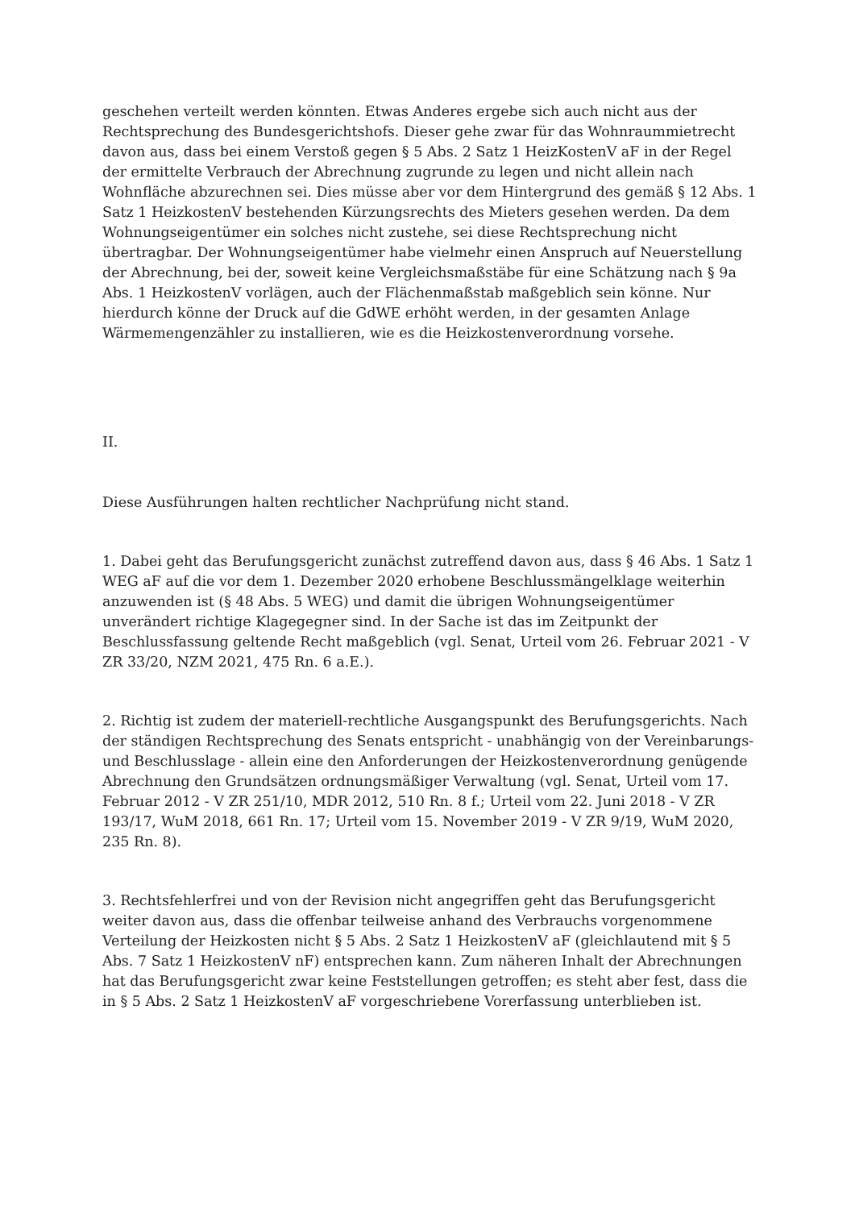geschehen verteilt werden könnten. Etwas Anderes ergebe sich auch nicht aus der Rechtsprechung des Bundesgerichtshofs. Dieser gehe zwar für das Wohnraummietrecht davon aus, dass bei einem Verstoß gegen § 5 Abs. 2 Satz 1 HeizKostenV aF in der Regel der ermittelte Verbrauch der Abrechnung zugrunde zu legen und nicht allein nach Wohnfläche abzurechnen sei. Dies müsse aber vor dem Hintergrund des gemäß § 12 Abs. 1 Satz 1 HeizkostenV bestehenden Kürzungsrechts des Mieters gesehen werden. Da dem Wohnungseigentümer ein solches nicht zustehe, sei diese Rechtsprechung nicht übertragbar. Der Wohnungseigentümer habe vielmehr einen Anspruch auf Neuerstellung der Abrechnung, bei der, soweit keine Vergleichsmaßstäbe für eine Schätzung nach § 9a Abs. 1 HeizkostenV vorlägen, auch der Flächenmaßstab maßgeblich sein könne. Nur hierdurch könne der Druck auf die GdWE erhöht werden, in der gesamten Anlage Wärmemengenzähler zu installieren, wie es die Heizkostenverordnung vorsehe.
II.
Diese Ausführungen halten rechtlicher Nachprüfung nicht stand.
1. Dabei geht das Berufungsgericht zunächst zutreffend davon aus, dass § 46 Abs. 1 Satz 1 WEG aF auf die vor dem 1. Dezember 2020 erhobene Beschlussmängelklage weiterhin anzuwenden ist (§ 48 Abs. 5 WEG) und damit die übrigen Wohnungseigentümer unverändert richtige Klagegegner sind. In der Sache ist das im Zeitpunkt der Beschlussfassung geltende Recht maßgeblich (vgl. Senat, Urteil vom 26. Februar 2021 - V ZR 33/20, NZM 2021, 475 Rn. 6 a.E.).
2. Richtig ist zudem der materiell-rechtliche Ausgangspunkt des Berufungsgerichts. Nach der ständigen Rechtsprechung des Senats entspricht - unabhängig von der Vereinbarungs- und Beschlusslage - allein eine den Anforderungen der Heizkostenverordnung genügende Abrechnung den Grundsätzen ordnungsmäßiger Verwaltung (vgl. Senat, Urteil vom 17. Februar 2012 - V ZR 251/10, MDR 2012, 510 Rn. 8 f.; Urteil vom 22. Juni 2018 - V ZR 193/17, WuM 2018, 661 Rn. 17; Urteil vom 15. November 2019 - V ZR 9/19, WuM 2020, 235 Rn. 8).
3. Rechtsfehlerfrei und von der Revision nicht angegriffen geht das Berufungsgericht weiter davon aus, dass die offenbar teilweise anhand des Verbrauchs vorgenommene Verteilung der Heizkosten nicht § 5 Abs. 2 Satz 1 HeizkostenV aF (gleichlautend mit § 5 Abs. 7 Satz 1 HeizkostenV nF) entsprechen kann. Zum näheren Inhalt der Abrechnungen hat das Berufungsgericht zwar keine Feststellungen getroffen; es steht aber fest, dass die in § 5 Abs. 2 Satz 1 HeizkostenV aF vorgeschriebene Vorerfassung unterblieben ist.